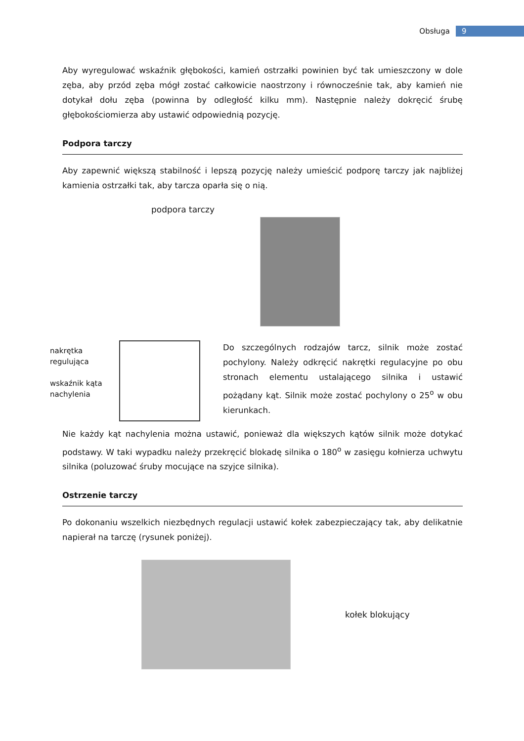Obsługa 9
Aby wyregulować wskaźnik głębokości, kamień ostrzałki powinien być tak umieszczony w dole zęba, aby przód zęba mógł zostać całkowicie naostrzony i równocześnie tak, aby kamień nie dotykał dołu zęba (powinna by odległość kilku mm). Następnie należy dokręcić śrubę głębokościomierza aby ustawić odpowiednią pozycję.
Podpora tarczy
Aby zapewnić większą stabilność i lepszą pozycję należy umieścić podporę tarczy jak najbliżej kamienia ostrzałki tak, aby tarcza oparła się o nią.
podpora tarczy
nakrętka
regulująca
wskaźnik kąta
nachylenia
Do szczególnych rodzajów tarcz, silnik może zostać pochylony. Należy odkręcić nakrętki regulacyjne po obu stronach elementu ustalającego silnika i ustawić pożądany kąt. Silnik może zostać pochylony o 25<sup>o</sup> w obu kierunkach.
Nie każdy kąt nachylenia można ustawić, ponieważ dla większych kątów silnik może dotykać podstawy. W taki wypadku należy przekręcić blokadę silnika o 180<sup>o</sup> w zasięgu kołnierza uchwytu silnika (poluzować śruby mocujące na szyjce silnika).
Ostrzenie tarczy
Po dokonaniu wszelkich niezbędnych regulacji ustawić kołek zabezpieczający tak, aby delikatnie napierał na tarczę (rysunek poniżej).
kołek blokujący